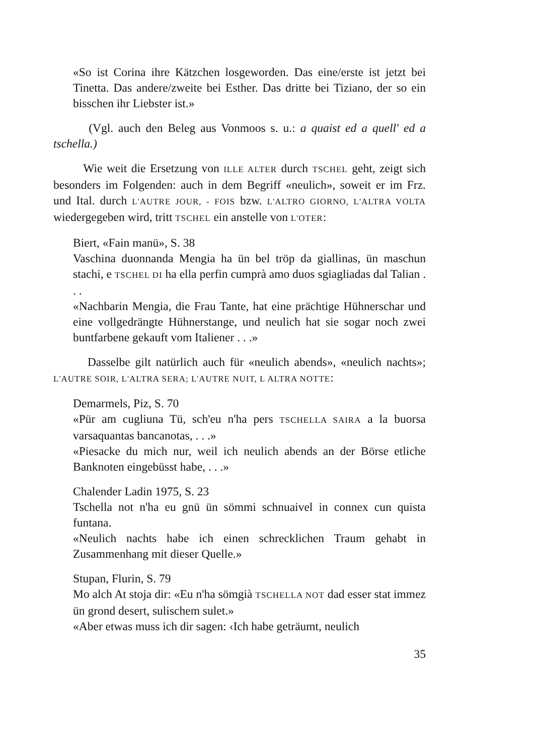«So ist Corina ihre Kätzchen losgeworden. Das eine/erste ist jetzt bei Tinetta. Das andere/zweite bei Esther. Das dritte bei Tiziano, der so ein bisschen ihr Liebster ist.»
(Vgl. auch den Beleg aus Vonmoos s. u.: a quaist ed a quell' ed a tschella.)
Wie weit die Ersetzung von ILLE ALTER durch TSCHEL geht, zeigt sich besonders im Folgenden: auch in dem Begriff «neulich», soweit er im Frz. und Ital. durch L'AUTRE JOUR, - FOIS bzw. L'ALTRO GIORNO, L'ALTRA VOLTA wiedergegeben wird, tritt TSCHEL ein anstelle von L'OTER:
Biert, «Fain manü», S. 38
Vaschina duonnanda Mengia ha ün bel tröp da giallinas, ün maschun stachi, e TSCHEL DI ha ella perfin cumprà amo duos sgiagliadas dal Talian . . .
«Nachbarin Mengia, die Frau Tante, hat eine prächtige Hühnerschar und eine vollgedrängte Hühnerstange, und neulich hat sie sogar noch zwei buntfarbene gekauft vom Italiener . . .»
Dasselbe gilt natürlich auch für «neulich abends», «neulich nachts»; L'AUTRE SOIR, L'ALTRA SERA; L'AUTRE NUIT, L ALTRA NOTTE:
Demarmels, Piz, S. 70
«Pür am cugliuna Tü, sch'eu n'ha pers TSCHELLA SAIRA a la buorsa varsaquantas bancanotas, . . .»
«Piesacke du mich nur, weil ich neulich abends an der Börse etliche Banknoten eingebüsst habe, . . .»
Chalender Ladin 1975, S. 23
Tschella not n'ha eu gnü ün sömmi schnuaivel in connex cun quista funtana.
«Neulich nachts habe ich einen schrecklichen Traum gehabt in Zusammenhang mit dieser Quelle.»
Stupan, Flurin, S. 79
Mo alch At stoja dir: «Eu n'ha sömgià TSCHELLA NOT dad esser stat immez ün grond desert, sulischem sulet.»
«Aber etwas muss ich dir sagen: ‹Ich habe geträumt, neulich
35